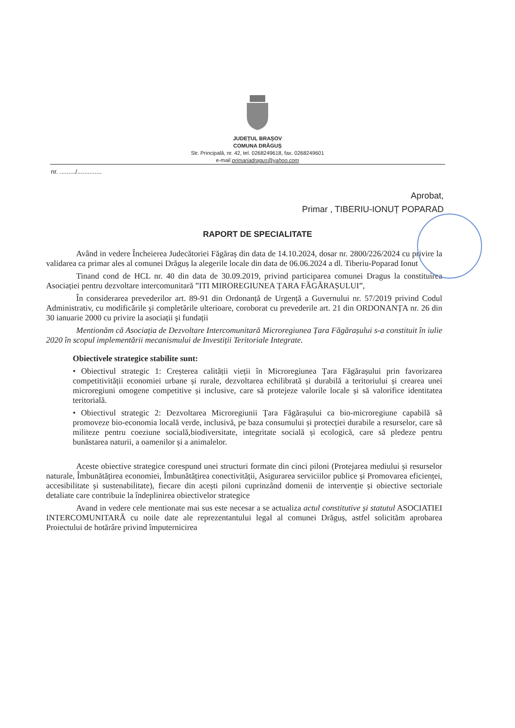JUDEȚUL BRAȘOV
COMUNA DRĂGUȘ
Str. Principală, nr. 42, tel. 0268249618, fax. 0268249601
e-mail primariadragus@yahoo.com
nr. ........./..............
Aprobat,
Primar , TIBERIU-IONUȚ POPARAD
RAPORT DE SPECIALITATE
Având in vedere Încheierea Judecătoriei Făgăraș din data de 14.10.2024, dosar nr. 2800/226/2024 cu privire la validarea ca primar ales al comunei Drăguș la alegerile locale din data de 06.06.2024 a dl. Tiberiu-Poparad Ionut
Tinand cond de HCL nr. 40 din data de 30.09.2019, privind participarea comunei Dragus la constituirea Asociației pentru dezvoltare intercomunitară ”ITI MIROREGIUNEA ȚARA FĂGĂRAȘULUI”,
În considerarea prevederilor art. 89-91 din Ordonanță de Urgență a Guvernului nr. 57/2019 privind Codul Administrativ, cu modificările şi completările ulterioare, coroborat cu prevederile art. 21 din ORDONANȚA nr. 26 din 30 ianuarie 2000 cu privire la asociații şi fundații
Mentionăm că Asociația de Dezvoltare Intercomunitară Microregiunea Țara Făgărașului s-a constituit în iulie 2020 în scopul implementării mecanismului de Investiții Teritoriale Integrate.
Obiectivele strategice stabilite sunt:
• Obiectivul strategic 1: Creșterea calității vieții în Microregiunea Țara Făgărașului prin favorizarea competitivității economiei urbane și rurale, dezvoltarea echilibrată și durabilă a teritoriului și crearea unei microregiuni omogene competitive și inclusive, care să protejeze valorile locale și să valorifice identitatea teritorială.
• Obiectivul strategic 2: Dezvoltarea Microregiunii Țara Făgărașului ca bio-microregiune capabilă să promoveze bio-economia locală verde, inclusivă, pe baza consumului și protecției durabile a resurselor, care să militeze pentru coeziune socială,biodiversitate, integritate socială și ecologică, care să pledeze pentru bunăstarea naturii, a oamenilor și a animalelor.
Aceste obiective strategice corespund unei structuri formate din cinci piloni (Protejarea mediului și resurselor naturale, Îmbunătățirea economiei, Îmbunătățirea conectivității, Asigurarea serviciilor publice și Promovarea eficienței, accesibilitate și sustenabilitate), fiecare din acești piloni cuprinzând domenii de intervenție și obiective sectoriale detaliate care contribuie la îndeplinirea obiectivelor strategice
Avand in vedere cele mentionate mai sus este necesar a se actualiza actul constitutive și statutul ASOCIATIEI INTERCOMUNITARĂ cu noile date ale reprezentantului legal al comunei Drăguș, astfel solicităm aprobarea Proiectului de hotărâre privind împuternicirea